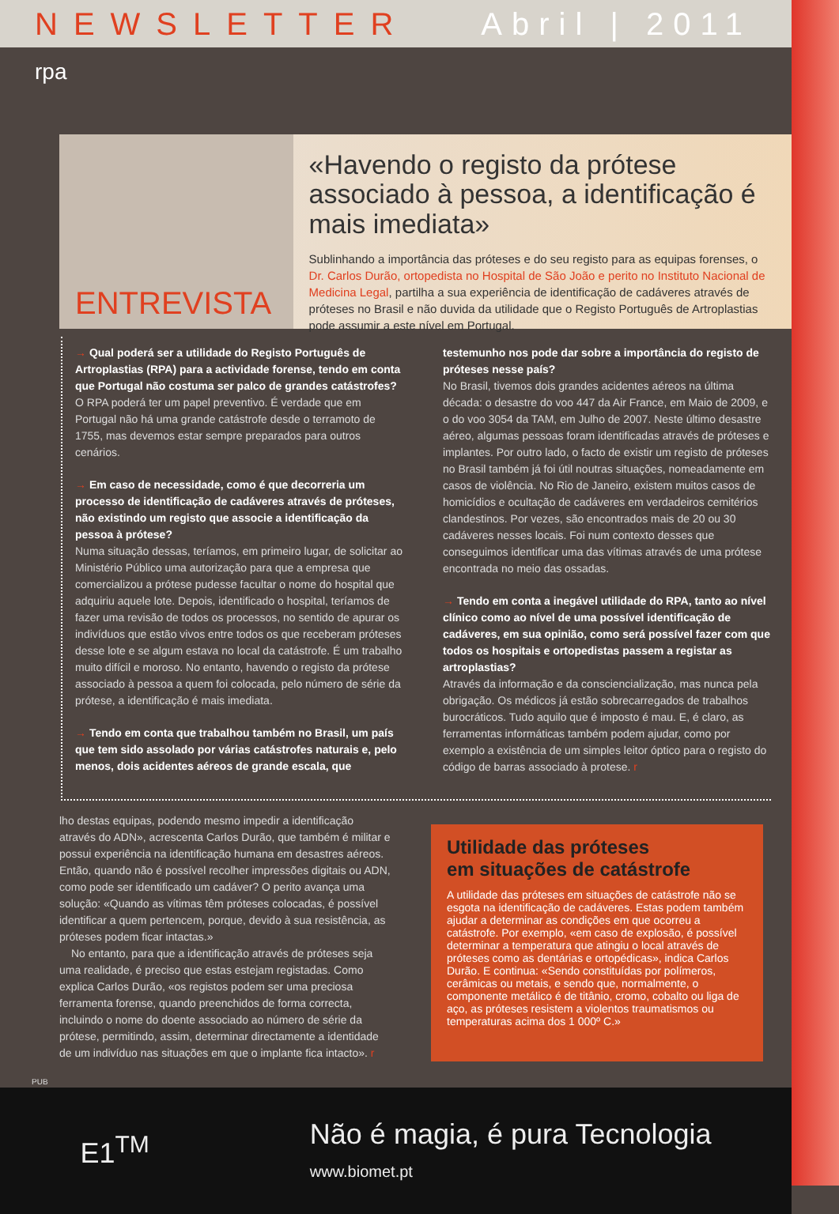NEWSLETTER Abril | 2011
rpa
ENTREVISTA
«Havendo o registo da prótese associado à pessoa, a identificação é mais imediata»
Sublinhando a importância das próteses e do seu registo para as equipas forenses, o Dr. Carlos Durão, ortopedista no Hospital de São João e perito no Instituto Nacional de Medicina Legal, partilha a sua experiência de identificação de cadáveres através de próteses no Brasil e não duvida da utilidade que o Registo Português de Artroplastias pode assumir a este nível em Portugal.
→ Qual poderá ser a utilidade do Registo Português de Artroplastias (RPA) para a actividade forense, tendo em conta que Portugal não costuma ser palco de grandes catástrofes?
O RPA poderá ter um papel preventivo. É verdade que em Portugal não há uma grande catástrofe desde o terramoto de 1755, mas devemos estar sempre preparados para outros cenários.
→ Em caso de necessidade, como é que decorreria um processo de identificação de cadáveres através de próteses, não existindo um registo que associe a identificação da pessoa à prótese?
Numa situação dessas, teríamos, em primeiro lugar, de solicitar ao Ministério Público uma autorização para que a empresa que comercializou a prótese pudesse facultar o nome do hospital que adquiriu aquele lote. Depois, identificado o hospital, teríamos de fazer uma revisão de todos os processos, no sentido de apurar os indivíduos que estão vivos entre todos os que receberam próteses desse lote e se algum estava no local da catástrofe. É um trabalho muito difícil e moroso. No entanto, havendo o registo da prótese associado à pessoa a quem foi colocada, pelo número de série da prótese, a identificação é mais imediata.
→ Tendo em conta que trabalhou também no Brasil, um país que tem sido assolado por várias catástrofes naturais e, pelo menos, dois acidentes aéreos de grande escala, que testemunho nos pode dar sobre a importância do registo de próteses nesse país?
No Brasil, tivemos dois grandes acidentes aéreos na última década: o desastre do voo 447 da Air France, em Maio de 2009, e o do voo 3054 da TAM, em Julho de 2007. Neste último desastre aéreo, algumas pessoas foram identificadas através de próteses e implantes. Por outro lado, o facto de existir um registo de próteses no Brasil também já foi útil noutras situações, nomeadamente em casos de violência. No Rio de Janeiro, existem muitos casos de homicídios e ocultação de cadáveres em verdadeiros cemitérios clandestinos. Por vezes, são encontrados mais de 20 ou 30 cadáveres nesses locais. Foi num contexto desses que conseguimos identificar uma das vítimas através de uma prótese encontrada no meio das ossadas.
→ Tendo em conta a inegável utilidade do RPA, tanto ao nível clínico como ao nível de uma possível identificação de cadáveres, em sua opinião, como será possível fazer com que todos os hospitais e ortopedistas passem a registar as artroplastias?
Através da informação e da consciencialização, mas nunca pela obrigação. Os médicos já estão sobrecarregados de trabalhos burocráticos. Tudo aquilo que é imposto é mau. E, é claro, as ferramentas informáticas também podem ajudar, como por exemplo a existência de um simples leitor óptico para o registo do código de barras associado à protese. r
lho destas equipas, podendo mesmo impedir a identificação através do ADN», acrescenta Carlos Durão, que também é militar e possui experiência na identificação humana em desastres aéreos. Então, quando não é possível recolher impressões digitais ou ADN, como pode ser identificado um cadáver? O perito avança uma solução: «Quando as vítimas têm próteses colocadas, é possível identificar a quem pertencem, porque, devido à sua resistência, as próteses podem ficar intactas.»
No entanto, para que a identificação através de próteses seja uma realidade, é preciso que estas estejam registadas. Como explica Carlos Durão, «os registos podem ser uma preciosa ferramenta forense, quando preenchidos de forma correcta, incluindo o nome do doente associado ao número de série da prótese, permitindo, assim, determinar directamente a identidade de um indivíduo nas situações em que o implante fica intacto». r
Utilidade das próteses
em situações de catástrofe
A utilidade das próteses em situações de catástrofe não se esgota na identificação de cadáveres. Estas podem também ajudar a determinar as condições em que ocorreu a catástrofe. Por exemplo, «em caso de explosão, é possível determinar a temperatura que atingiu o local através de próteses como as dentárias e ortopédicas», indica Carlos Durão. E continua: «Sendo constituídas por polímeros, cerâmicas ou metais, e sendo que, normalmente, o componente metálico é de titânio, cromo, cobalto ou liga de aço, as próteses resistem a violentos traumatismos ou temperaturas acima dos 1 000º C.»
PUB
E1<sup>TM</sup> Não é magia, é pura Tecnologia
www.biomet.pt